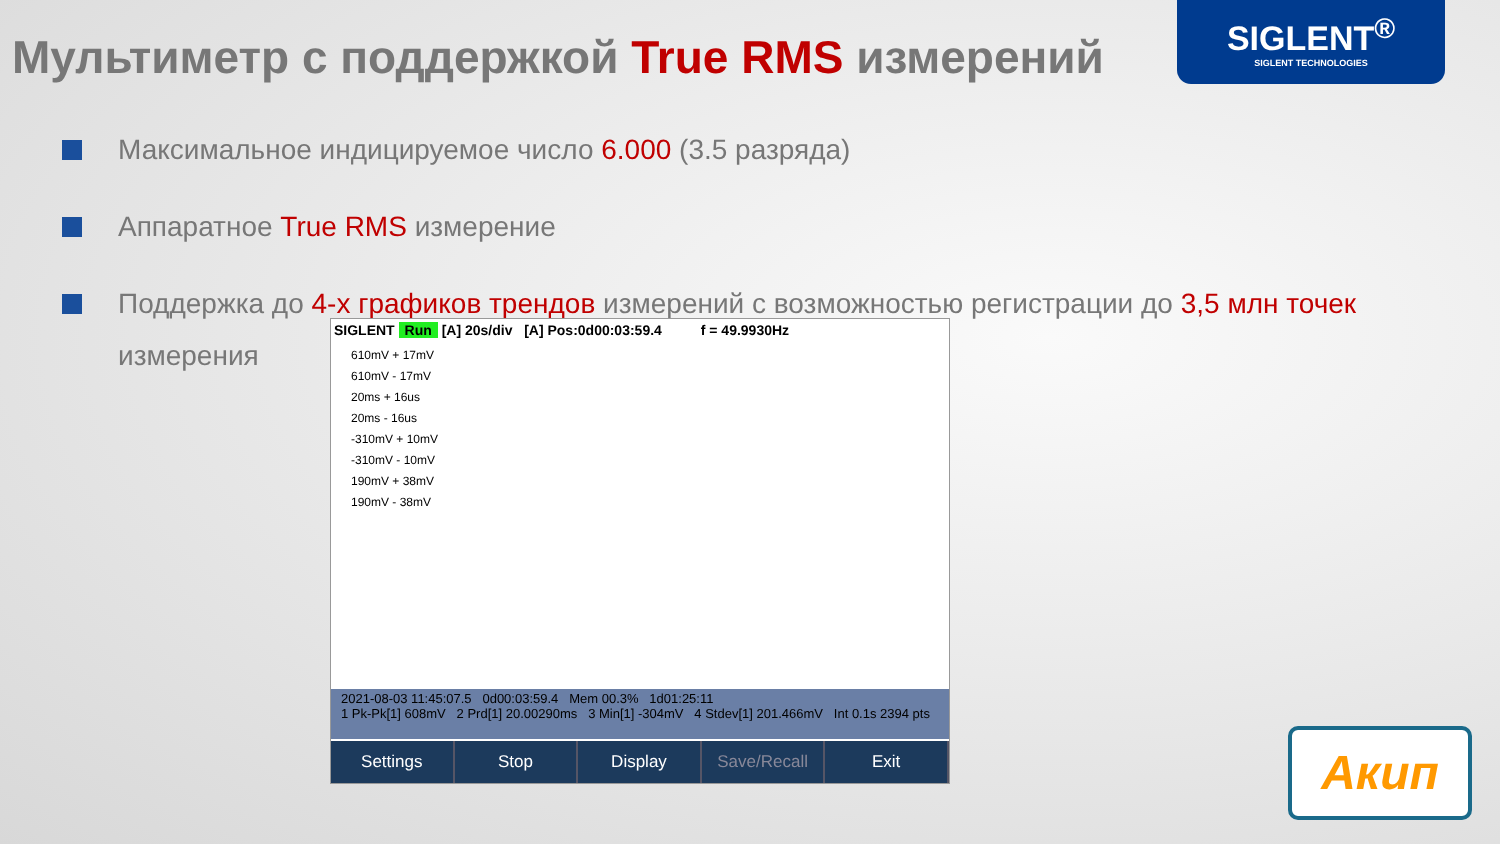Мультиметр с поддержкой True RMS измерений
SIGLENT<sup>®</sup>
SIGLENT TECHNOLOGIES
Максимальное индицируемое число 6.000 (3.5 разряда)
Аппаратное True RMS измерение
Поддержка до 4-х графиков трендов измерений с возможностью регистрации до 3,5 млн точек измерения
SIGLENT Run [A] 20s/div [A] Pos:0d00:03:59.4 f = 49.9930Hz
610mV + 17mV
610mV - 17mV
20ms + 16us
20ms - 16us
-310mV + 10mV
-310mV - 10mV
190mV + 38mV
190mV - 38mV
2021-08-03 11:45:07.5 0d00:03:59.4 Mem 00.3% 1d01:25:11
1 Pk-Pk[1] 608mV 2 Prd[1] 20.00290ms 3 Min[1] -304mV 4 Stdev[1] 201.466mV Int 0.1s 2394 pts
Settings Stop Display Save/Recall Exit
Акип